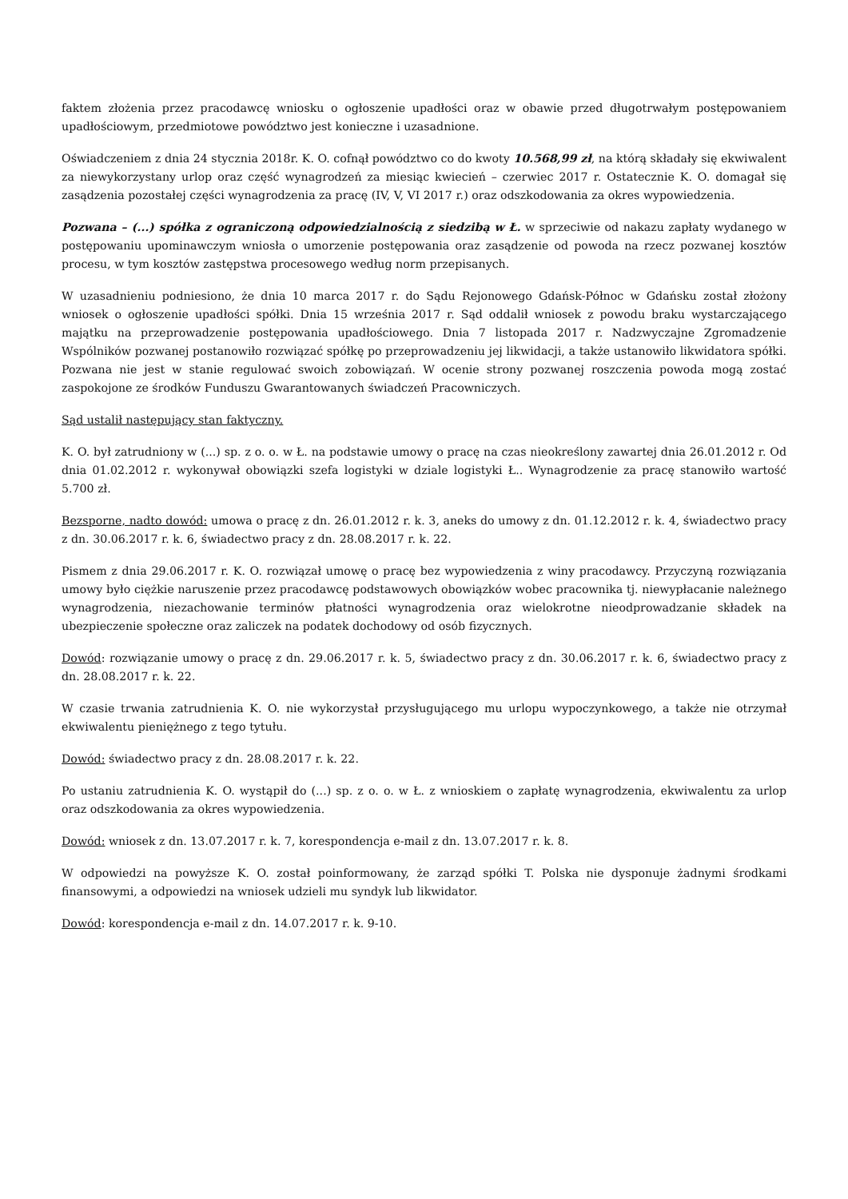faktem złożenia przez pracodawcę wniosku o ogłoszenie upadłości oraz w obawie przed długotrwałym postępowaniem upadłościowym, przedmiotowe powództwo jest konieczne i uzasadnione.
Oświadczeniem z dnia 24 stycznia 2018r. K. O. cofnął powództwo co do kwoty 10.568,99 zł, na którą składały się ekwiwalent za niewykorzystany urlop oraz część wynagrodzeń za miesiąc kwiecień – czerwiec 2017 r. Ostatecznie K. O. domagał się zasądzenia pozostałej części wynagrodzenia za pracę (IV, V, VI 2017 r.) oraz odszkodowania za okres wypowiedzenia.
Pozwana – (...) spółka z ograniczoną odpowiedzialnością z siedzibą w Ł. w sprzeciwie od nakazu zapłaty wydanego w postępowaniu upominawczym wniosła o umorzenie postępowania oraz zasądzenie od powoda na rzecz pozwanej kosztów procesu, w tym kosztów zastępstwa procesowego według norm przepisanych.
W uzasadnieniu podniesiono, że dnia 10 marca 2017 r. do Sądu Rejonowego Gdańsk-Północ w Gdańsku został złożony wniosek o ogłoszenie upadłości spółki. Dnia 15 września 2017 r. Sąd oddalił wniosek z powodu braku wystarczającego majątku na przeprowadzenie postępowania upadłościowego. Dnia 7 listopada 2017 r. Nadzwyczajne Zgromadzenie Wspólników pozwanej postanowiło rozwiązać spółkę po przeprowadzeniu jej likwidacji, a także ustanowiło likwidatora spółki. Pozwana nie jest w stanie regulować swoich zobowiązań. W ocenie strony pozwanej roszczenia powoda mogą zostać zaspokojone ze środków Funduszu Gwarantowanych świadczeń Pracowniczych.
Sąd ustalił następujący stan faktyczny.
K. O. był zatrudniony w (...) sp. z o. o. w Ł. na podstawie umowy o pracę na czas nieokreślony zawartej dnia 26.01.2012 r. Od dnia 01.02.2012 r. wykonywał obowiązki szefa logistyki w dziale logistyki Ł.. Wynagrodzenie za pracę stanowiło wartość 5.700 zł.
Bezsporne, nadto dowód: umowa o pracę z dn. 26.01.2012 r. k. 3, aneks do umowy z dn. 01.12.2012 r. k. 4, świadectwo pracy z dn. 30.06.2017 r. k. 6, świadectwo pracy z dn. 28.08.2017 r. k. 22.
Pismem z dnia 29.06.2017 r. K. O. rozwiązał umowę o pracę bez wypowiedzenia z winy pracodawcy. Przyczyną rozwiązania umowy było ciężkie naruszenie przez pracodawcę podstawowych obowiązków wobec pracownika tj. niewypłacanie należnego wynagrodzenia, niezachowanie terminów płatności wynagrodzenia oraz wielokrotne nieodprowadzanie składek na ubezpieczenie społeczne oraz zaliczek na podatek dochodowy od osób fizycznych.
Dowód: rozwiązanie umowy o pracę z dn. 29.06.2017 r. k. 5, świadectwo pracy z dn. 30.06.2017 r. k. 6, świadectwo pracy z dn. 28.08.2017 r. k. 22.
W czasie trwania zatrudnienia K. O. nie wykorzystał przysługującego mu urlopu wypoczynkowego, a także nie otrzymał ekwiwalentu pieniężnego z tego tytułu.
Dowód: świadectwo pracy z dn. 28.08.2017 r. k. 22.
Po ustaniu zatrudnienia K. O. wystąpił do (...) sp. z o. o. w Ł. z wnioskiem o zapłatę wynagrodzenia, ekwiwalentu za urlop oraz odszkodowania za okres wypowiedzenia.
Dowód: wniosek z dn. 13.07.2017 r. k. 7, korespondencja e-mail z dn. 13.07.2017 r. k. 8.
W odpowiedzi na powyższe K. O. został poinformowany, że zarząd spółki T. Polska nie dysponuje żadnymi środkami finansowymi, a odpowiedzi na wniosek udzieli mu syndyk lub likwidator.
Dowód: korespondencja e-mail z dn. 14.07.2017 r. k. 9-10.